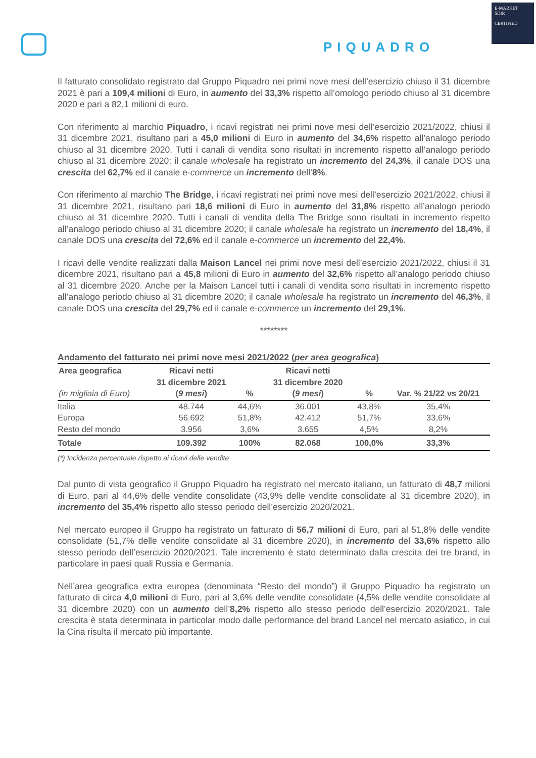PIQUADRO
E-MARKET
SDIR
CERTIFIED
Il fatturato consolidato registrato dal Gruppo Piquadro nei primi nove mesi dell’esercizio chiuso il 31 dicembre 2021 è pari a 109,4 milioni di Euro, in aumento del 33,3% rispetto all’omologo periodo chiuso al 31 dicembre 2020 e pari a 82,1 milioni di euro.
Con riferimento al marchio Piquadro, i ricavi registrati nei primi nove mesi dell’esercizio 2021/2022, chiusi il 31 dicembre 2021, risultano pari a 45,0 milioni di Euro in aumento del 34,6% rispetto all’analogo periodo chiuso al 31 dicembre 2020. Tutti i canali di vendita sono risultati in incremento rispetto all’analogo periodo chiuso al 31 dicembre 2020; il canale wholesale ha registrato un incremento del 24,3%, il canale DOS una crescita del 62,7% ed il canale e-commerce un incremento dell’8%.
Con riferimento al marchio The Bridge, i ricavi registrati nei primi nove mesi dell’esercizio 2021/2022, chiusi il 31 dicembre 2021, risultano pari 18,6 milioni di Euro in aumento del 31,8% rispetto all’analogo periodo chiuso al 31 dicembre 2020. Tutti i canali di vendita della The Bridge sono risultati in incremento rispetto all’analogo periodo chiuso al 31 dicembre 2020; il canale wholesale ha registrato un incremento del 18,4%, il canale DOS una crescita del 72,6% ed il canale e-commerce un incremento del 22,4%.
I ricavi delle vendite realizzati dalla Maison Lancel nei primi nove mesi dell’esercizio 2021/2022, chiusi il 31 dicembre 2021, risultano pari a 45,8 milioni di Euro in aumento del 32,6% rispetto all’analogo periodo chiuso al 31 dicembre 2020. Anche per la Maison Lancel tutti i canali di vendita sono risultati in incremento rispetto all’analogo periodo chiuso al 31 dicembre 2020; il canale wholesale ha registrato un incremento del 46,3%, il canale DOS una crescita del 29,7% ed il canale e-commerce un incremento del 29,1%.
********
Andamento del fatturato nei primi nove mesi 2021/2022 (per area geografica)
| Area geografica (in migliaia di Euro) | Ricavi netti 31 dicembre 2021 ( 9 mesi ) | % | Ricavi netti 31 dicembre 2020 ( 9 mesi ) | % | Var. % 21/22 vs 20/21 |
| --- | --- | --- | --- | --- | --- |
| Italia | 48.744 | 44,6% | 36.001 | 43,8% | 35,4% |
| Europa | 56.692 | 51,8% | 42.412 | 51,7% | 33,6% |
| Resto del mondo | 3.956 | 3,6% | 3.655 | 4,5% | 8,2% |
| Totale | 109.392 | 100% | 82.068 | 100,0% | 33,3% |
(*) Incidenza percentuale rispetto ai ricavi delle vendite
Dal punto di vista geografico il Gruppo Piquadro ha registrato nel mercato italiano, un fatturato di 48,7 milioni di Euro, pari al 44,6% delle vendite consolidate (43,9% delle vendite consolidate al 31 dicembre 2020), in incremento del 35,4% rispetto allo stesso periodo dell’esercizio 2020/2021.
Nel mercato europeo il Gruppo ha registrato un fatturato di 56,7 milioni di Euro, pari al 51,8% delle vendite consolidate (51,7% delle vendite consolidate al 31 dicembre 2020), in incremento del 33,6% rispetto allo stesso periodo dell’esercizio 2020/2021. Tale incremento è stato determinato dalla crescita dei tre brand, in particolare in paesi quali Russia e Germania.
Nell’area geografica extra europea (denominata “Resto del mondo”) il Gruppo Piquadro ha registrato un fatturato di circa 4,0 milioni di Euro, pari al 3,6% delle vendite consolidate (4,5% delle vendite consolidate al 31 dicembre 2020) con un aumento dell’8,2% rispetto allo stesso periodo dell’esercizio 2020/2021. Tale crescita è stata determinata in particolar modo dalle performance del brand Lancel nel mercato asiatico, in cui la Cina risulta il mercato più importante.